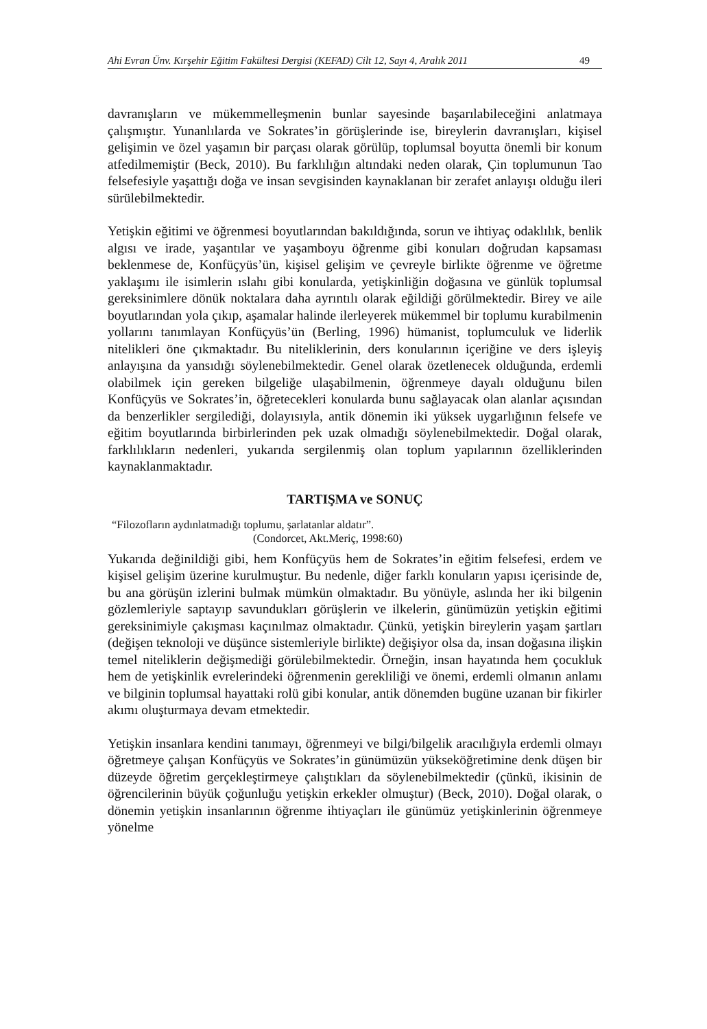Ahi Evran Ünv. Kırşehir Eğitim Fakültesi Dergisi (KEFAD) Cilt 12, Sayı 4, Aralık 2011 49
davranışların ve mükemmelleşmenin bunlar sayesinde başarılabileceğini anlatmaya çalışmıştır. Yunanlılarda ve Sokrates’in görüşlerinde ise, bireylerin davranışları, kişisel gelişimin ve özel yaşamın bir parçası olarak görülüp, toplumsal boyutta önemli bir konum atfedilmemiştir (Beck, 2010). Bu farklılığın altındaki neden olarak, Çin toplumunun Tao felsefesiyle yaşattığı doğa ve insan sevgisinden kaynaklanan bir zerafet anlayışı olduğu ileri sürülebilmektedir.
Yetişkin eğitimi ve öğrenmesi boyutlarından bakıldığında, sorun ve ihtiyaç odaklılık, benlik algısı ve irade, yaşantılar ve yaşamboyu öğrenme gibi konuları doğrudan kapsaması beklenmese de, Konfüçyüs’ün, kişisel gelişim ve çevreyle birlikte öğrenme ve öğretme yaklaşımı ile isimlerin ıslahı gibi konularda, yetişkinliğin doğasına ve günlük toplumsal gereksinimlere dönük noktalara daha ayrıntılı olarak eğildiği görülmektedir. Birey ve aile boyutlarından yola çıkıp, aşamalar halinde ilerleyerek mükemmel bir toplumu kurabilmenin yollarını tanımlayan Konfüçyüs’ün (Berling, 1996) hümanist, toplumculuk ve liderlik nitelikleri öne çıkmaktadır. Bu niteliklerinin, ders konularının içeriğine ve ders işleyiş anlayışına da yansıdığı söylenebilmektedir. Genel olarak özetlenecek olduğunda, erdemli olabilmek için gereken bilgeliğe ulaşabilmenin, öğrenmeye dayalı olduğunu bilen Konfüçyüs ve Sokrates’in, öğretecekleri konularda bunu sağlayacak olan alanlar açısından da benzerlikler sergilediği, dolayısıyla, antik dönemin iki yüksek uygarlığının felsefe ve eğitim boyutlarında birbirlerinden pek uzak olmadığı söylenebilmektedir. Doğal olarak, farklılıkların nedenleri, yukarıda sergilenmiş olan toplum yapılarının özelliklerinden kaynaklanmaktadır.
TARTIŞMA ve SONUÇ
“Filozofların aydınlatmadığı toplumu, şarlatanlar aldatır”.
(Condorcet, Akt.Meriç, 1998:60)
Yukarıda değinildiği gibi, hem Konfüçyüs hem de Sokrates’in eğitim felsefesi, erdem ve kişisel gelişim üzerine kurulmuştur. Bu nedenle, diğer farklı konuların yapısı içerisinde de, bu ana görüşün izlerini bulmak mümkün olmaktadır. Bu yönüyle, aslında her iki bilgenin gözlemleriyle saptayıp savundukları görüşlerin ve ilkelerin, günümüzün yetişkin eğitimi gereksinimiyle çakışması kaçınılmaz olmaktadır. Çünkü, yetişkin bireylerin yaşam şartları (değişen teknoloji ve düşünce sistemleriyle birlikte) değişiyor olsa da, insan doğasına ilişkin temel niteliklerin değişmediği görülebilmektedir. Örneğin, insan hayatında hem çocukluk hem de yetişkinlik evrelerindeki öğrenmenin gerekliliği ve önemi, erdemli olmanın anlamı ve bilginin toplumsal hayattaki rolü gibi konular, antik dönemden bugüne uzanan bir fikirler akımı oluşturmaya devam etmektedir.
Yetişkin insanlara kendini tanımayı, öğrenmeyi ve bilgi/bilgelik aracılığıyla erdemli olmayı öğretmeye çalışan Konfüçyüs ve Sokrates’in günümüzün yükseköğretimine denk düşen bir düzeyde öğretim gerçekleştirmeye çalıştıkları da söylenebilmektedir (çünkü, ikisinin de öğrencilerinin büyük çoğunluğu yetişkin erkekler olmuştur) (Beck, 2010). Doğal olarak, o dönemin yetişkin insanlarının öğrenme ihtiyaçları ile günümüz yetişkinlerinin öğrenmeye yönelme